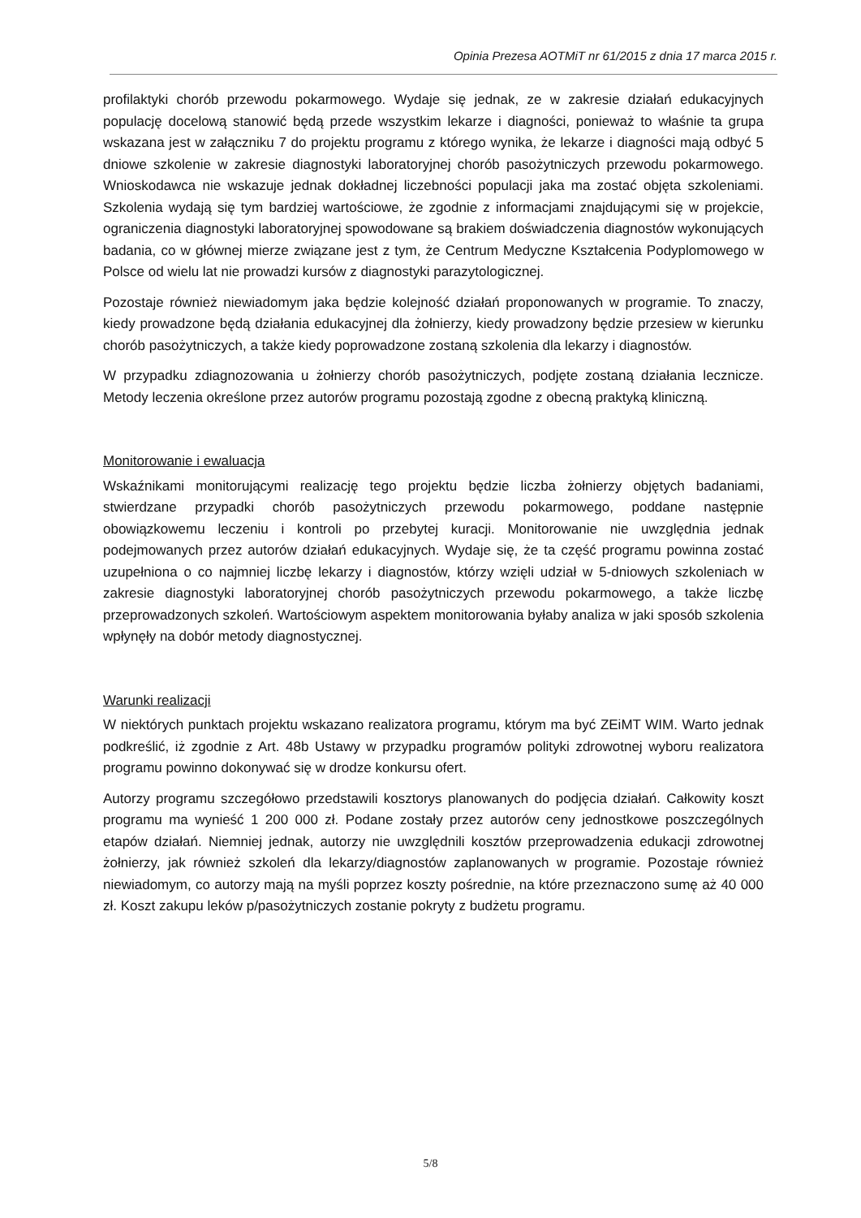Opinia Prezesa AOTMiT nr 61/2015 z dnia 17 marca 2015 r.
profilaktyki chorób przewodu pokarmowego. Wydaje się jednak, ze w zakresie działań edukacyjnych populację docelową stanowić będą przede wszystkim lekarze i diagności, ponieważ to właśnie ta grupa wskazana jest w załączniku 7 do projektu programu z którego wynika, że lekarze i diagności mają odbyć 5 dniowe szkolenie w zakresie diagnostyki laboratoryjnej chorób pasożytniczych przewodu pokarmowego. Wnioskodawca nie wskazuje jednak dokładnej liczebności populacji jaka ma zostać objęta szkoleniami. Szkolenia wydają się tym bardziej wartościowe, że zgodnie z informacjami znajdującymi się w projekcie, ograniczenia diagnostyki laboratoryjnej spowodowane są brakiem doświadczenia diagnostów wykonujących badania, co w głównej mierze związane jest z tym, że Centrum Medyczne Kształcenia Podyplomowego w Polsce od wielu lat nie prowadzi kursów z diagnostyki parazytologicznej.
Pozostaje również niewiadomym jaka będzie kolejność działań proponowanych w programie. To znaczy, kiedy prowadzone będą działania edukacyjnej dla żołnierzy, kiedy prowadzony będzie przesiew w kierunku chorób pasożytniczych, a także kiedy poprowadzone zostaną szkolenia dla lekarzy i diagnostów.
W przypadku zdiagnozowania u żołnierzy chorób pasożytniczych, podjęte zostaną działania lecznicze. Metody leczenia określone przez autorów programu pozostają zgodne z obecną praktyką kliniczną.
Monitorowanie i ewaluacja
Wskaźnikami monitorującymi realizację tego projektu będzie liczba żołnierzy objętych badaniami, stwierdzane przypadki chorób pasożytniczych przewodu pokarmowego, poddane następnie obowiązkowemu leczeniu i kontroli po przebytej kuracji. Monitorowanie nie uwzględnia jednak podejmowanych przez autorów działań edukacyjnych. Wydaje się, że ta część programu powinna zostać uzupełniona o co najmniej liczbę lekarzy i diagnostów, którzy wzięli udział w 5-dniowych szkoleniach w zakresie diagnostyki laboratoryjnej chorób pasożytniczych przewodu pokarmowego, a także liczbę przeprowadzonych szkoleń. Wartościowym aspektem monitorowania byłaby analiza w jaki sposób szkolenia wpłynęły na dobór metody diagnostycznej.
Warunki realizacji
W niektórych punktach projektu wskazano realizatora programu, którym ma być ZEiMT WIM. Warto jednak podkreślić, iż zgodnie z Art. 48b Ustawy w przypadku programów polityki zdrowotnej wyboru realizatora programu powinno dokonywać się w drodze konkursu ofert.
Autorzy programu szczegółowo przedstawili kosztorys planowanych do podjęcia działań. Całkowity koszt programu ma wynieść 1 200 000 zł. Podane zostały przez autorów ceny jednostkowe poszczególnych etapów działań. Niemniej jednak, autorzy nie uwzględnili kosztów przeprowadzenia edukacji zdrowotnej żołnierzy, jak również szkoleń dla lekarzy/diagnostów zaplanowanych w programie. Pozostaje również niewiadomym, co autorzy mają na myśli poprzez koszty pośrednie, na które przeznaczono sumę aż 40 000 zł. Koszt zakupu leków p/pasożytniczych zostanie pokryty z budżetu programu.
5/8